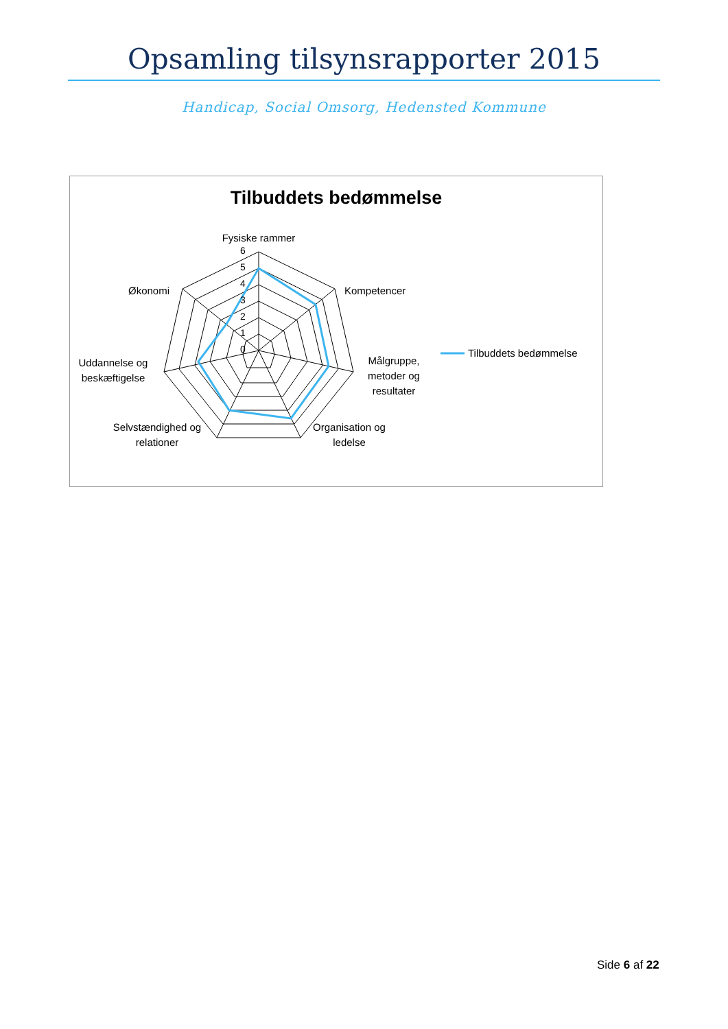Opsamling tilsynsrapporter 2015
Handicap, Social Omsorg, Hedensted Kommune
Tilbuddets bedømmelse
6
5
4
3
2
1
0
Fysiske rammer
Kompetencer
Målgruppe,
metoder og
resultater
Organisation og
ledelse
Selvstændighed og
relationer
Uddannelse og
beskæftigelse
Økonomi
Tilbuddets bedømmelse
Side 6 af 22